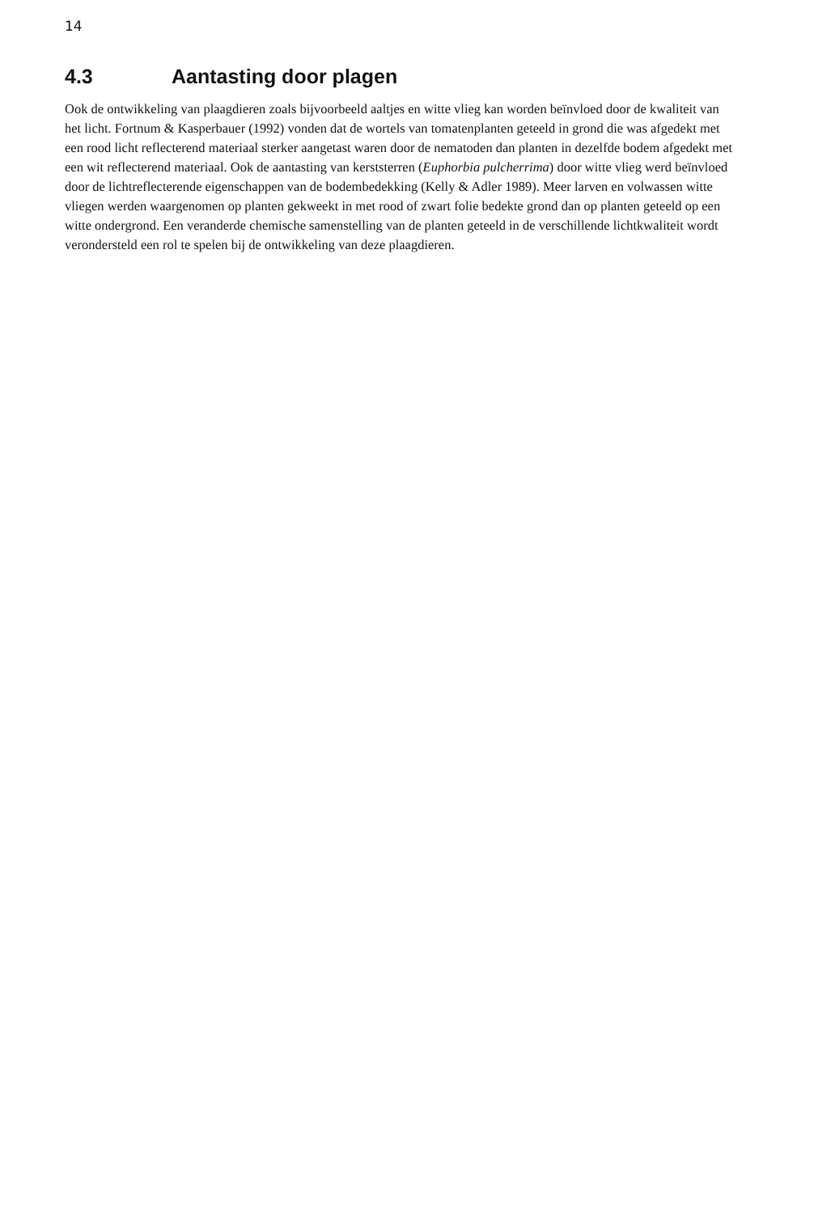14
4.3 Aantasting door plagen
Ook de ontwikkeling van plaagdieren zoals bijvoorbeeld aaltjes en witte vlieg kan worden beïnvloed door de kwaliteit van het licht. Fortnum & Kasperbauer (1992) vonden dat de wortels van tomatenplanten geteeld in grond die was afgedekt met een rood licht reflecterend materiaal sterker aangetast waren door de nematoden dan planten in dezelfde bodem afgedekt met een wit reflecterend materiaal. Ook de aantasting van kerststerren (Euphorbia pulcherrima) door witte vlieg werd beïnvloed door de lichtreflecterende eigenschappen van de bodembedekking (Kelly & Adler 1989). Meer larven en volwassen witte vliegen werden waargenomen op planten gekweekt in met rood of zwart folie bedekte grond dan op planten geteeld op een witte ondergrond. Een veranderde chemische samenstelling van de planten geteeld in de verschillende lichtkwaliteit wordt verondersteld een rol te spelen bij de ontwikkeling van deze plaagdieren.